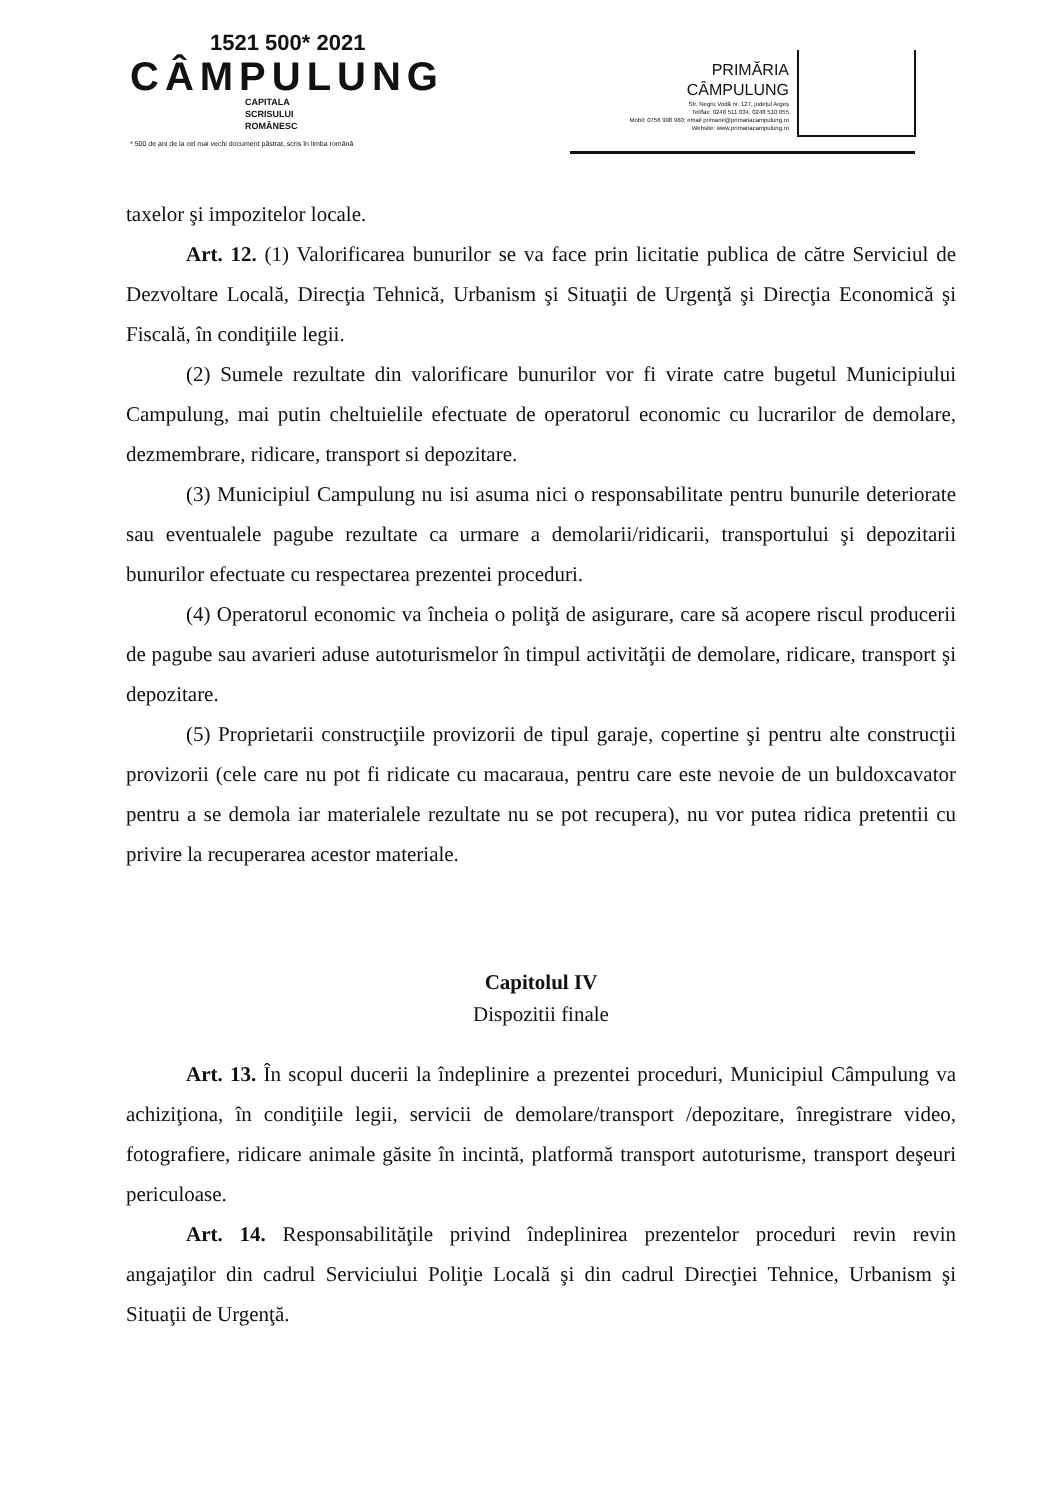1521 500* 2021
CÂMPULUNG
CAPITALA
SCRISULUI
ROMÂNESC
* 500 de ani de la cel mai vechi document păstrat, scris în limba română
PRIMĂRIA
CÂMPULUNG
Str. Negru Vodă nr. 127, județul Argeș
Tel/fax: 0248 511 034, 0248 510 055
Mobil: 0756 998 960; email primarie@primariacampulung.ro
Website: www.primariacampulung.ro
taxelor şi impozitelor locale.
Art. 12. (1) Valorificarea bunurilor se va face prin licitatie publica de către Serviciul de Dezvoltare Locală, Direcţia Tehnică, Urbanism şi Situaţii de Urgenţă şi Direcţia Economică şi Fiscală, în condiţiile legii.
(2) Sumele rezultate din valorificare bunurilor vor fi virate catre bugetul Municipiului Campulung, mai putin cheltuielile efectuate de operatorul economic cu lucrarilor de demolare, dezmembrare, ridicare, transport si depozitare.
(3) Municipiul Campulung nu isi asuma nici o responsabilitate pentru bunurile deteriorate sau eventualele pagube rezultate ca urmare a demolarii/ridicarii, transportului şi depozitarii bunurilor efectuate cu respectarea prezentei proceduri.
(4) Operatorul economic va încheia o poliţă de asigurare, care să acopere riscul producerii de pagube sau avarieri aduse autoturismelor în timpul activităţii de demolare, ridicare, transport şi depozitare.
(5) Proprietarii construcţiile provizorii de tipul garaje, copertine şi pentru alte construcţii provizorii (cele care nu pot fi ridicate cu macaraua, pentru care este nevoie de un buldoxcavator pentru a se demola iar materialele rezultate nu se pot recupera), nu vor putea ridica pretentii cu privire la recuperarea acestor materiale.
Capitolul IV
Dispozitii finale
Art. 13. În scopul ducerii la îndeplinire a prezentei proceduri, Municipiul Câmpulung va achiziţiona, în condiţiile legii, servicii de demolare/transport /depozitare, înregistrare video, fotografiere, ridicare animale găsite în incintă, platformă transport autoturisme, transport deşeuri periculoase.
Art. 14. Responsabilităţile privind îndeplinirea prezentelor proceduri revin revin angajaţilor din cadrul Serviciului Poliţie Locală şi din cadrul Direcţiei Tehnice, Urbanism şi Situaţii de Urgenţă.